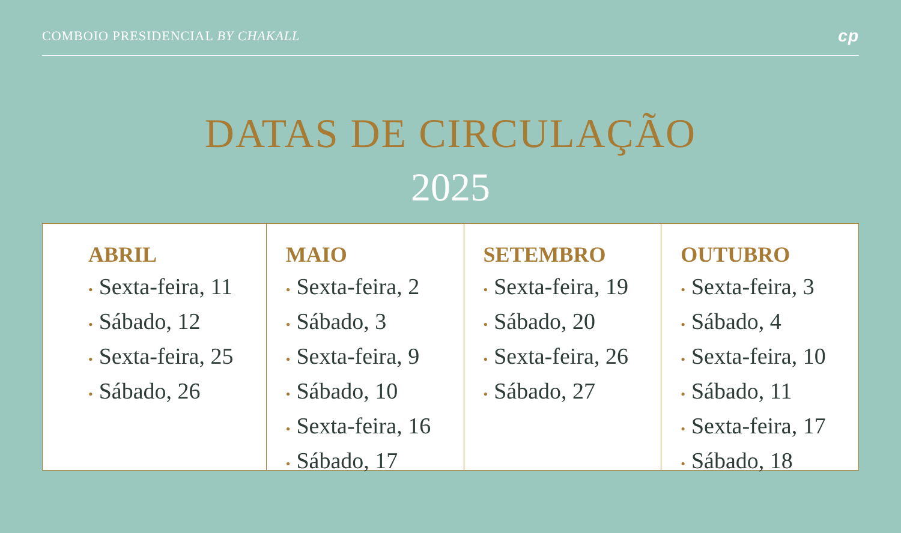COMBOIO PRESIDENCIAL BY CHAKALL
cp
DATAS DE CIRCULAÇÃO
2025
ABRIL
• Sexta-feira, 11
• Sábado, 12
• Sexta-feira, 25
• Sábado, 26
MAIO
• Sexta-feira, 2
• Sábado, 3
• Sexta-feira, 9
• Sábado, 10
• Sexta-feira, 16
• Sábado, 17
SETEMBRO
• Sexta-feira, 19
• Sábado, 20
• Sexta-feira, 26
• Sábado, 27
OUTUBRO
• Sexta-feira, 3
• Sábado, 4
• Sexta-feira, 10
• Sábado, 11
• Sexta-feira, 17
• Sábado, 18